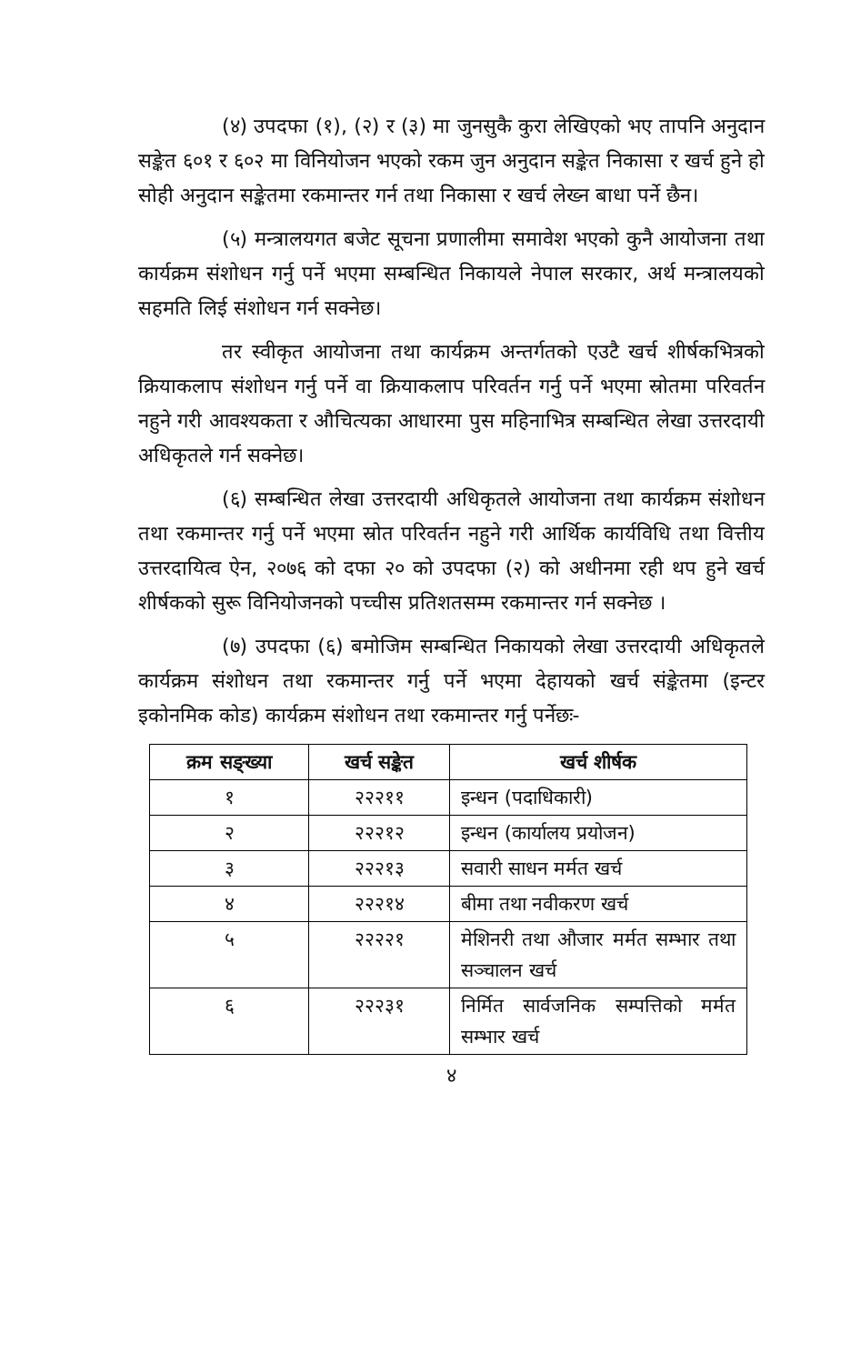(४) उपदफा (१), (२) र (३) मा जुनसुकै कुरा लेखिएको भए तापनि अनुदान सङ्केत ६०१ र ६०२ मा विनियोजन भएको रकम जुन अनुदान सङ्केत निकासा र खर्च हुने हो सोही अनुदान सङ्केतमा रकमान्तर गर्न तथा निकासा र खर्च लेख्न बाधा पर्ने छैन।
(५) मन्त्रालयगत बजेट सूचना प्रणालीमा समावेश भएको कुनै आयोजना तथा कार्यक्रम संशोधन गर्नु पर्ने भएमा सम्बन्धित निकायले नेपाल सरकार, अर्थ मन्त्रालयको सहमति लिई संशोधन गर्न सक्नेछ।
तर स्वीकृत आयोजना तथा कार्यक्रम अन्तर्गतको एउटै खर्च शीर्षकभित्रको क्रियाकलाप संशोधन गर्नु पर्ने वा क्रियाकलाप परिवर्तन गर्नु पर्ने भएमा स्रोतमा परिवर्तन नहुने गरी आवश्यकता र औचित्यका आधारमा पुस महिनाभित्र सम्बन्धित लेखा उत्तरदायी अधिकृतले गर्न सक्नेछ।
(६) सम्बन्धित लेखा उत्तरदायी अधिकृतले आयोजना तथा कार्यक्रम संशोधन तथा रकमान्तर गर्नु पर्ने भएमा स्रोत परिवर्तन नहुने गरी आर्थिक कार्यविधि तथा वित्तीय उत्तरदायित्व ऐन, २०७६ को दफा २० को उपदफा (२) को अधीनमा रही थप हुने खर्च शीर्षकको सुरू विनियोजनको पच्चीस प्रतिशतसम्म रकमान्तर गर्न सक्नेछ ।
(७) उपदफा (६) बमोजिम सम्बन्धित निकायको लेखा उत्तरदायी अधिकृतले कार्यक्रम संशोधन तथा रकमान्तर गर्नु पर्ने भएमा देहायको खर्च संङ्केतमा (इन्टर इकोनमिक कोड) कार्यक्रम संशोधन तथा रकमान्तर गर्नु पर्नेछः-
| क्रम सङ्ख्या | खर्च सङ्केत | खर्च शीर्षक |
| --- | --- | --- |
| १ | २२२११ | इन्धन (पदाधिकारी) |
| २ | २२२१२ | इन्धन (कार्यालय प्रयोजन) |
| ३ | २२२१३ | सवारी साधन मर्मत खर्च |
| ४ | २२२१४ | बीमा तथा नवीकरण खर्च |
| ५ | २२२२१ | मेशिनरी तथा औजार मर्मत सम्भार तथा सञ्चालन खर्च |
| ६ | २२२३१ | निर्मित सार्वजनिक सम्पत्तिको मर्मत सम्भार खर्च |
४